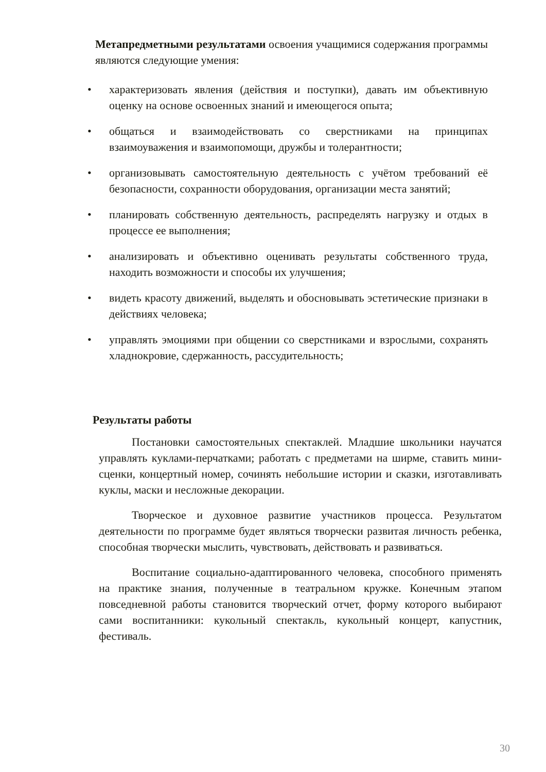Метапредметными результатами освоения учащимися содержания программы являются следующие умения:
• характеризовать явления (действия и поступки), давать им объективную оценку на основе освоенных знаний и имеющегося опыта;
• общаться и взаимодействовать со сверстниками на принципах взаимоуважения и взаимопомощи, дружбы и толерантности;
• организовывать самостоятельную деятельность с учётом требований её безопасности, сохранности оборудования, организации места занятий;
• планировать собственную деятельность, распределять нагрузку и отдых в процессе ее выполнения;
• анализировать и объективно оценивать результаты собственного труда, находить возможности и способы их улучшения;
• видеть красоту движений, выделять и обосновывать эстетические признаки в действиях человека;
• управлять эмоциями при общении со сверстниками и взрослыми, сохранять хладнокровие, сдержанность, рассудительность;
Результаты работы
Постановки самостоятельных спектаклей. Младшие школьники научатся управлять куклами-перчатками; работать с предметами на ширме, ставить мини-сценки, концертный номер, сочинять небольшие истории и сказки, изготавливать куклы, маски и несложные декорации.
Творческое и духовное развитие участников процесса. Результатом деятельности по программе будет являться творчески развитая личность ребенка, способная творчески мыслить, чувствовать, действовать и развиваться.
Воспитание социально-адаптированного человека, способного применять на практике знания, полученные в театральном кружке. Конечным этапом повседневной работы становится творческий отчет, форму которого выбирают сами воспитанники: кукольный спектакль, кукольный концерт, капустник, фестиваль.
30